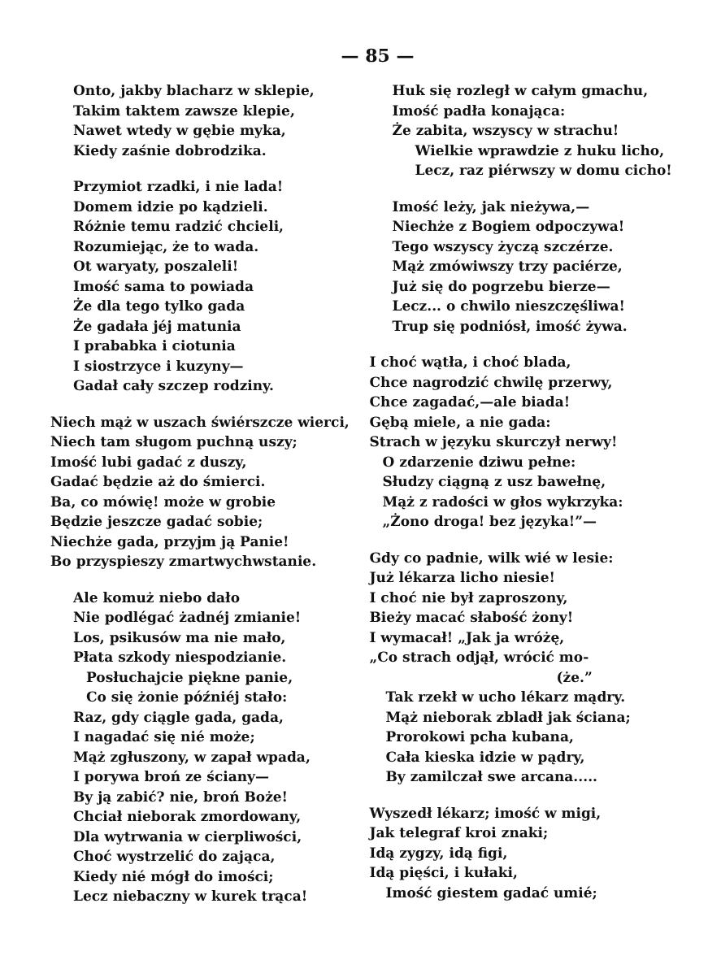— 85 —
Onto, jakby blacharz w sklepie,
Takim taktem zawsze klepie,
Nawet wtedy w gębie myka,
Kiedy zaśnie dobrodzika.
Przymiot rzadki, i nie lada!
Domem idzie po kądzieli.
Różnie temu radzić chcieli,
Rozumiejąc, że to wada.
Ot waryaty, poszaleli!
Imość sama to powiada
Że dla tego tylko gada
Że gadała jéj matunia
I prababka i ciotunia
I siostrzyce i kuzyny—
Gadał cały szczep rodziny.
Niech mąż w uszach świérszcze wierci,
Niech tam sługom puchną uszy;
Imość lubi gadać z duszy,
Gadać będzie aż do śmierci.
Ba, co mówię! może w grobie
Będzie jeszcze gadać sobie;
Niechże gada, przyjm ją Panie!
Bo przyspieszy zmartwychwstanie.
Ale komuż niebo dało
Nie podlégać żadnéj zmianie!
Los, psikusów ma nie mało,
Płata szkody niespodzianie.
Posłuchajcie piękne panie,
Co się żonie późniéj stało:
Raz, gdy ciągle gada, gada,
I nagadać się nié może;
Mąż zgłuszony, w zapał wpada,
I porywa broń ze ściany—
By ją zabić? nie, broń Boże!
Chciał nieborak zmordowany,
Dla wytrwania w cierpliwości,
Choć wystrzelić do zająca,
Kiedy nié mógł do imości;
Lecz niebaczny w kurek trąca!
Huk się rozległ w całym gmachu,
Imość padła konająca:
Że zabita, wszyscy w strachu!
Wielkie wprawdzie z huku licho,
Lecz, raz piérwszy w domu cicho!
Imość leży, jak nieżywa,—
Niechże z Bogiem odpoczywa!
Tego wszyscy życzą szczérze.
Mąż zmówiwszy trzy paciérze,
Już się do pogrzebu bierze—
Lecz... o chwilo nieszczęśliwa!
Trup się podniósł, imość żywa.
I choć wątła, i choć blada,
Chce nagrodzić chwilę przerwy,
Chce zagadać,—ale biada!
Gębą miele, a nie gada:
Strach w języku skurczył nerwy!
O zdarzenie dziwu pełne:
Słudzy ciągną z usz bawełnę,
Mąż z radości w głos wykrzyka:
„Żono droga! bez języka!”—
Gdy co padnie, wilk wié w lesie:
Już lékarza licho niesie!
I choć nie był zaproszony,
Bieży macać słabość żony!
I wymacał! „Jak ja wróżę,
„Co strach odjął, wrócić mo-
(że.”
Tak rzekł w ucho lékarz mądry.
Mąż nieborak zbladł jak ściana;
Prorokowi pcha kubana,
Cała kieska idzie w pądry,
By zamilczał swe arcana.....
Wyszedł lékarz; imość w migi,
Jak telegraf kroi znaki;
Idą zygzy, idą figi,
Idą pięści, i kułaki,
Imość giestem gadać umié;